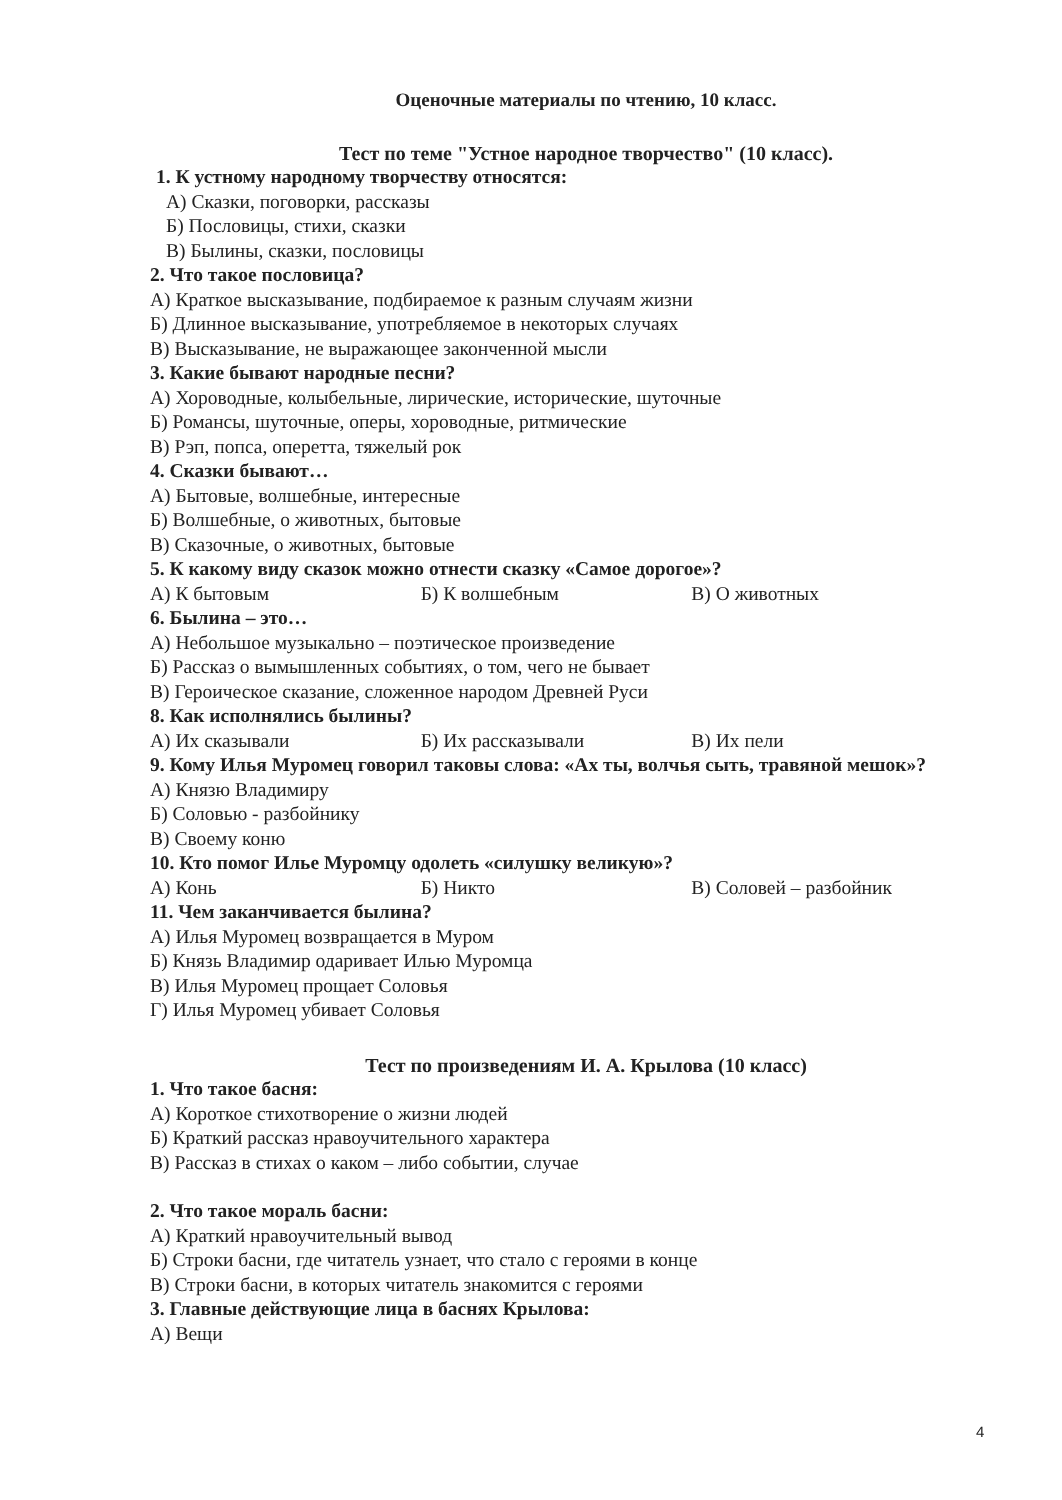Оценочные материалы по чтению, 10 класс.
Тест по теме "Устное народное творчество" (10 класс).
1. К устному народному творчеству относятся:
А) Сказки, поговорки, рассказы
Б) Пословицы, стихи, сказки
В) Былины, сказки, пословицы
2. Что такое пословица?
А) Краткое высказывание, подбираемое к разным случаям жизни
Б) Длинное высказывание, употребляемое в некоторых случаях
В) Высказывание, не выражающее законченной мысли
3. Какие бывают народные песни?
А) Хороводные, колыбельные, лирические, исторические, шуточные
Б) Романсы, шуточные, оперы, хороводные, ритмические
В) Рэп, попса, оперетта, тяжелый рок
4. Сказки бывают…
А) Бытовые, волшебные, интересные
Б) Волшебные, о животных, бытовые
В) Сказочные, о животных, бытовые
5. К какому виду сказок можно отнести сказку «Самое дорогое»?
А) К бытовым Б) К волшебным В) О животных
6. Былина – это…
А) Небольшое музыкально – поэтическое произведение
Б) Рассказ о вымышленных событиях, о том, чего не бывает
В) Героическое сказание, сложенное народом Древней Руси
8. Как исполнялись былины?
А) Их сказывали Б) Их рассказывали В) Их пели
9. Кому Илья Муромец говорил таковы слова: «Ах ты, волчья сыть, травяной мешок»?
А) Князю Владимиру
Б) Соловью - разбойнику
В) Своему коню
10. Кто помог Илье Муромцу одолеть «силушку великую»?
А) Конь Б) Никто В) Соловей – разбойник
11. Чем заканчивается былина?
А) Илья Муромец возвращается в Муром
Б) Князь Владимир одаривает Илью Муромца
В) Илья Муромец прощает Соловья
Г) Илья Муромец убивает Соловья
Тест по произведениям И. А. Крылова (10 класс)
1. Что такое басня:
А) Короткое стихотворение о жизни людей
Б) Краткий рассказ нравоучительного характера
В) Рассказ в стихах о каком – либо событии, случае
2. Что такое мораль басни:
А) Краткий нравоучительный вывод
Б) Строки басни, где читатель узнает, что стало с героями в конце
В) Строки басни, в которых читатель знакомится с героями
3. Главные действующие лица в баснях Крылова:
А) Вещи
4